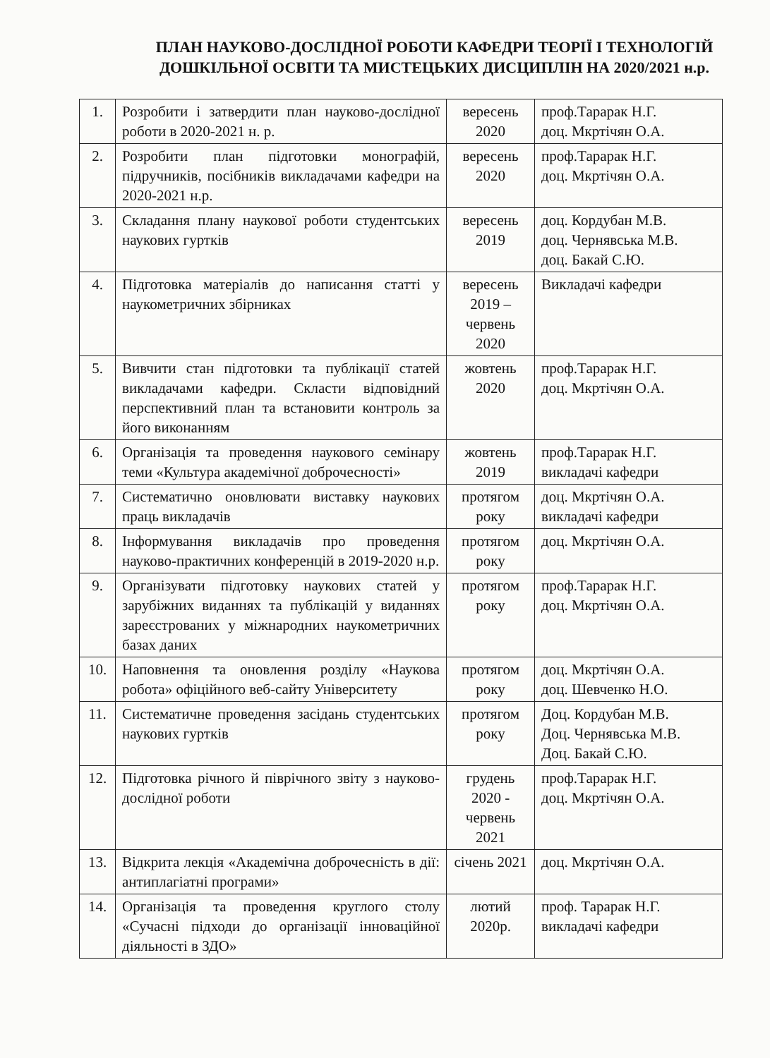ПЛАН НАУКОВО-ДОСЛІДНОЇ РОБОТИ КАФЕДРИ ТЕОРІЇ І ТЕХНОЛОГІЙ ДОШКІЛЬНОЇ ОСВІТИ ТА МИСТЕЦЬКИХ ДИСЦИПЛІН НА 2020/2021 н.р.
| 1. | Розробити і затвердити план науково-дослідної роботи в 2020-2021 н. р. | вересень 2020 | проф.Тарарак Н.Г. доц. Мкртічян О.А. |
| 2. | Розробити план підготовки монографій, підручників, посібників викладачами кафедри на 2020-2021 н.р. | вересень 2020 | проф.Тарарак Н.Г. доц. Мкртічян О.А. |
| 3. | Складання плану наукової роботи студентських наукових гуртків | вересень 2019 | доц. Кордубан М.В. доц. Чернявська М.В. доц. Бакай С.Ю. |
| 4. | Підготовка матеріалів до написання статті у наукометричних збірниках | вересень 2019 – червень 2020 | Викладачі кафедри |
| 5. | Вивчити стан підготовки та публікації статей викладачами кафедри. Скласти відповідний перспективний план та встановити контроль за його виконанням | жовтень 2020 | проф.Тарарак Н.Г. доц. Мкртічян О.А. |
| 6. | Організація та проведення наукового семінару теми «Культура академічної доброчесності» | жовтень 2019 | проф.Тарарак Н.Г. викладачі кафедри |
| 7. | Систематично оновлювати виставку наукових праць викладачів | протягом року | доц. Мкртічян О.А. викладачі кафедри |
| 8. | Інформування викладачів про проведення науково-практичних конференцій в 2019-2020 н.р. | протягом року | доц. Мкртічян О.А. |
| 9. | Організувати підготовку наукових статей у зарубіжних виданнях та публікацій у виданнях зареєстрованих у міжнародних наукометричних базах даних | протягом року | проф.Тарарак Н.Г. доц. Мкртічян О.А. |
| 10. | Наповнення та оновлення розділу «Наукова робота» офіційного веб-сайту Університету | протягом року | доц. Мкртічян О.А. доц. Шевченко Н.О. |
| 11. | Систематичне проведення засідань студентських наукових гуртків | протягом року | Доц. Кордубан М.В. Доц. Чернявська М.В. Доц. Бакай С.Ю. |
| 12. | Підготовка річного й піврічного звіту з науково-дослідної роботи | грудень 2020 - червень 2021 | проф.Тарарак Н.Г. доц. Мкртічян О.А. |
| 13. | Відкрита лекція «Академічна доброчесність в дії: антиплагіатні програми» | січень 2021 | доц. Мкртічян О.А. |
| 14. | Організація та проведення круглого столу «Сучасні підходи до організації інноваційної діяльності в ЗДО» | лютий 2020р. | проф. Тарарак Н.Г. викладачі кафедри |